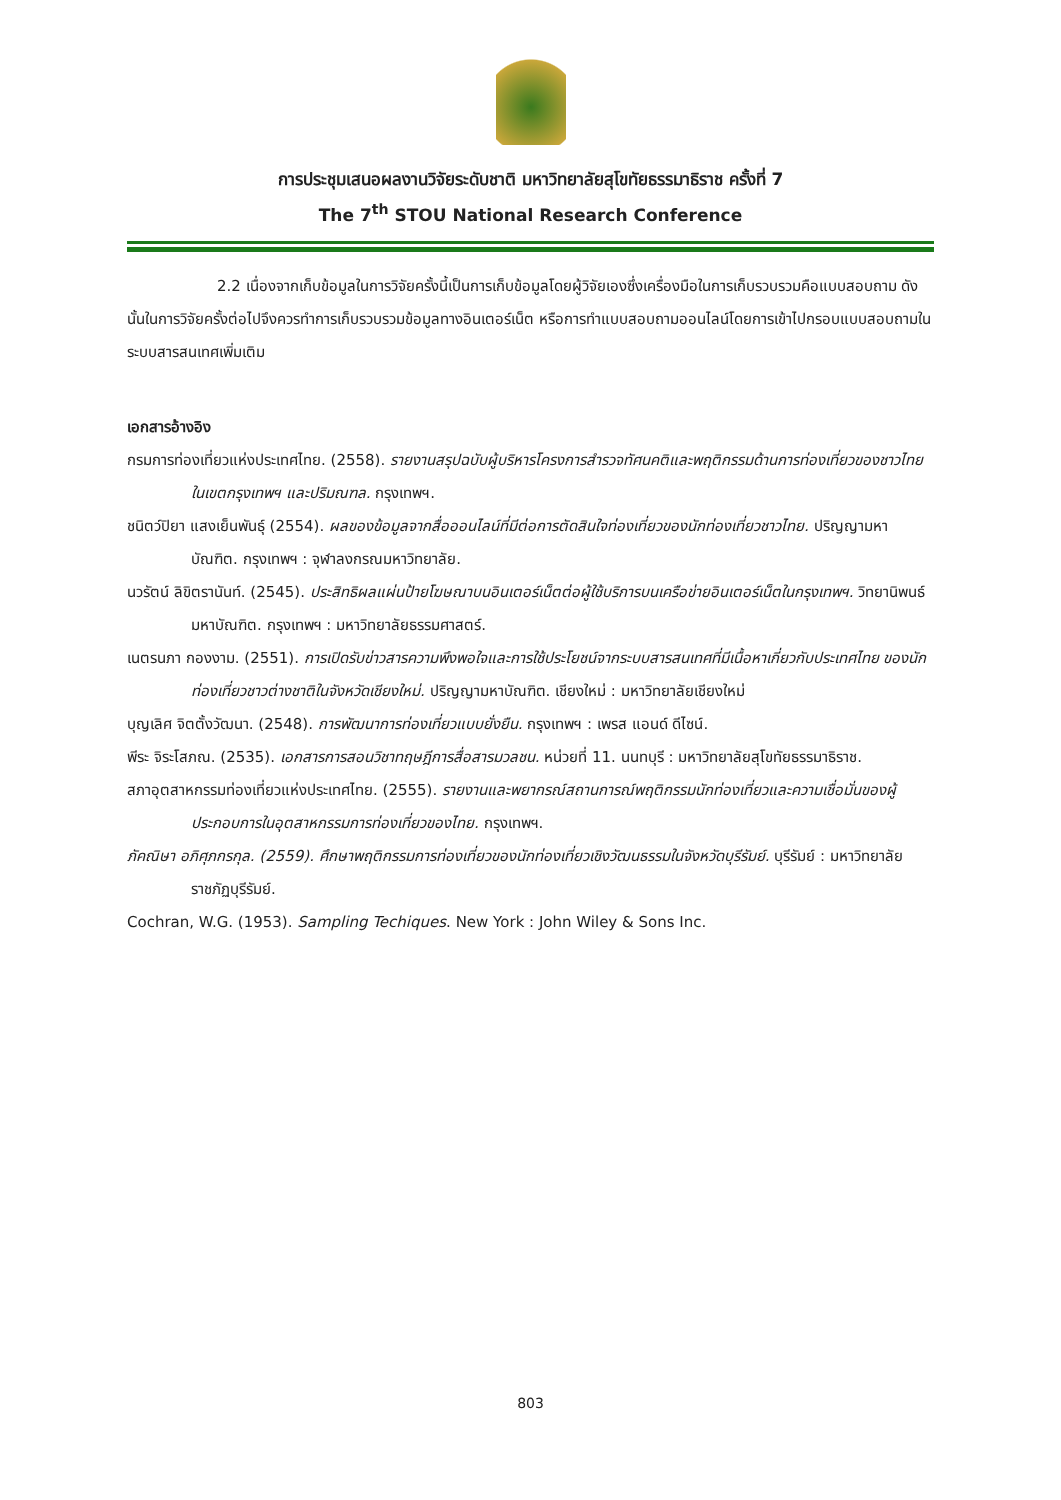การประชุมเสนอผลงานวิจัยระดับชาติ มหาวิทยาลัยสุโขทัยธรรมาธิราช ครั้งที่ 7
The 7<sup>th</sup> STOU National Research Conference
2.2 เนื่องจากเก็บข้อมูลในการวิจัยครั้งนี้เป็นการเก็บข้อมูลโดยผู้วิจัยเองซึ่งเครื่องมือในการเก็บรวบรวมคือแบบสอบถาม ดังนั้นในการวิจัยครั้งต่อไปจึงควรทำการเก็บรวบรวมข้อมูลทางอินเตอร์เน็ต หรือการทำแบบสอบถามออนไลน์โดยการเข้าไปกรอบแบบสอบถามในระบบสารสนเทศเพิ่มเติม
เอกสารอ้างอิง
กรมการท่องเที่ยวแห่งประเทศไทย. (2558). รายงานสรุปฉบับผู้บริหารโครงการสำรวจทัศนคติและพฤติกรรมด้านการท่องเที่ยวของชาวไทยในเขตกรุงเทพฯ และปริมณฑล. กรุงเทพฯ.
ชนิตว์ปิยา แสงเย็นพันธุ์ (2554). ผลของข้อมูลจากสื่อออนไลน์ที่มีต่อการตัดสินใจท่องเที่ยวของนักท่องเที่ยวชาวไทย. ปริญญามหาบัณฑิต. กรุงเทพฯ : จุฬาลงกรณมหาวิทยาลัย.
นวรัตน์ ลิขิตรานันท์. (2545). ประสิทธิผลแผ่นป้ายโฆษณาบนอินเตอร์เน็ตต่อผู้ใช้บริการบนเครือข่ายอินเตอร์เน็ตในกรุงเทพฯ. วิทยานิพนธ์มหาบัณฑิต. กรุงเทพฯ : มหาวิทยาลัยธรรมศาสตร์.
เนตรนภา กองงาม. (2551). การเปิดรับข่าวสารความพึงพอใจและการใช้ประโยชน์จากระบบสารสนเทศที่มีเนื้อหาเกี่ยวกับประเทศไทย ของนักท่องเที่ยวชาวต่างชาติในจังหวัดเชียงใหม่. ปริญญามหาบัณฑิต. เชียงใหม่ : มหาวิทยาลัยเชียงใหม่
บุญเลิศ จิตตั้งวัฒนา. (2548). การพัฒนาการท่องเที่ยวแบบยั่งยืน. กรุงเทพฯ : เพรส แอนด์ ดีไซน์.
พีระ จิระโสภณ. (2535). เอกสารการสอนวิชาทฤษฎีการสื่อสารมวลชน. หน่วยที่ 11. นนทบุรี : มหาวิทยาลัยสุโขทัยธรรมาธิราช.
สภาอุตสาหกรรมท่องเที่ยวแห่งประเทศไทย. (2555). รายงานและพยากรณ์สถานการณ์พฤติกรรมนักท่องเที่ยวและความเชื่อมั่นของผู้ประกอบการในอุตสาหกรรมการท่องเที่ยวของไทย. กรุงเทพฯ.
ภัคณิษา อภิศุภกรกุล. (2559). ศึกษาพฤติกรรมการท่องเที่ยวของนักท่องเที่ยวเชิงวัฒนธรรมในจังหวัดบุรีรัมย์. บุรีรัมย์ : มหาวิทยาลัยราชภัฏบุรีรัมย์.
Cochran, W.G. (1953). Sampling Techiques. New York : John Wiley & Sons Inc.
803